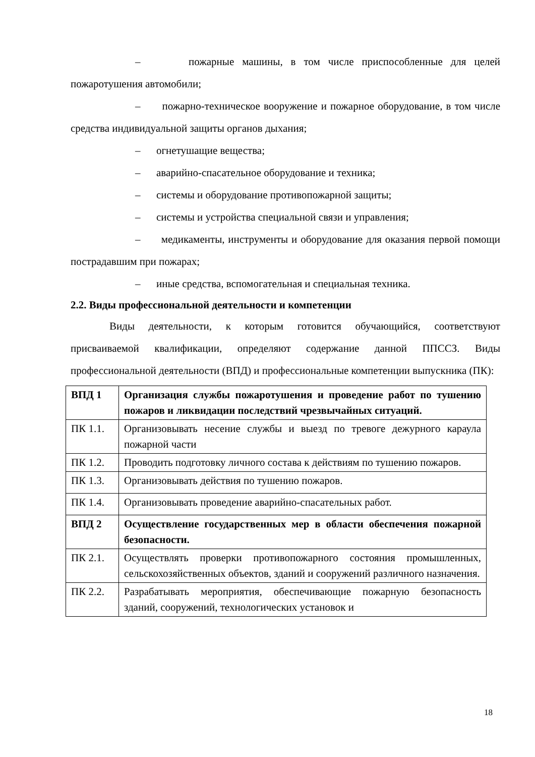– пожарные машины, в том числе приспособленные для целей пожаротушения автомобили;
– пожарно-техническое вооружение и пожарное оборудование, в том числе средства индивидуальной защиты органов дыхания;
– огнетушащие вещества;
– аварийно-спасательное оборудование и техника;
– системы и оборудование противопожарной защиты;
– системы и устройства специальной связи и управления;
– медикаменты, инструменты и оборудование для оказания первой помощи пострадавшим при пожарах;
– иные средства, вспомогательная и специальная техника.
2.2. Виды профессиональной деятельности и компетенции
Виды деятельности, к которым готовится обучающийся, соответствуют присваиваемой квалификации, определяют содержание данной ППССЗ. Виды профессиональной деятельности (ВПД) и профессиональные компетенции выпускника (ПК):
| ВПД 1 | Организация службы пожаротушения и проведение работ по тушению пожаров и ликвидации последствий чрезвычайных ситуаций. |
| ПК 1.1. | Организовывать несение службы и выезд по тревоге дежурного караула пожарной части |
| ПК 1.2. | Проводить подготовку личного состава к действиям по тушению пожаров. |
| ПК 1.3. | Организовывать действия по тушению пожаров. |
| ПК 1.4. | Организовывать проведение аварийно-спасательных работ. |
| ВПД 2 | Осуществление государственных мер в области обеспечения пожарной безопасности. |
| ПК 2.1. | Осуществлять проверки противопожарного состояния промышленных, сельскохозяйственных объектов, зданий и сооружений различного назначения. |
| ПК 2.2. | Разрабатывать мероприятия, обеспечивающие пожарную безопасность зданий, сооружений, технологических установок и |
18